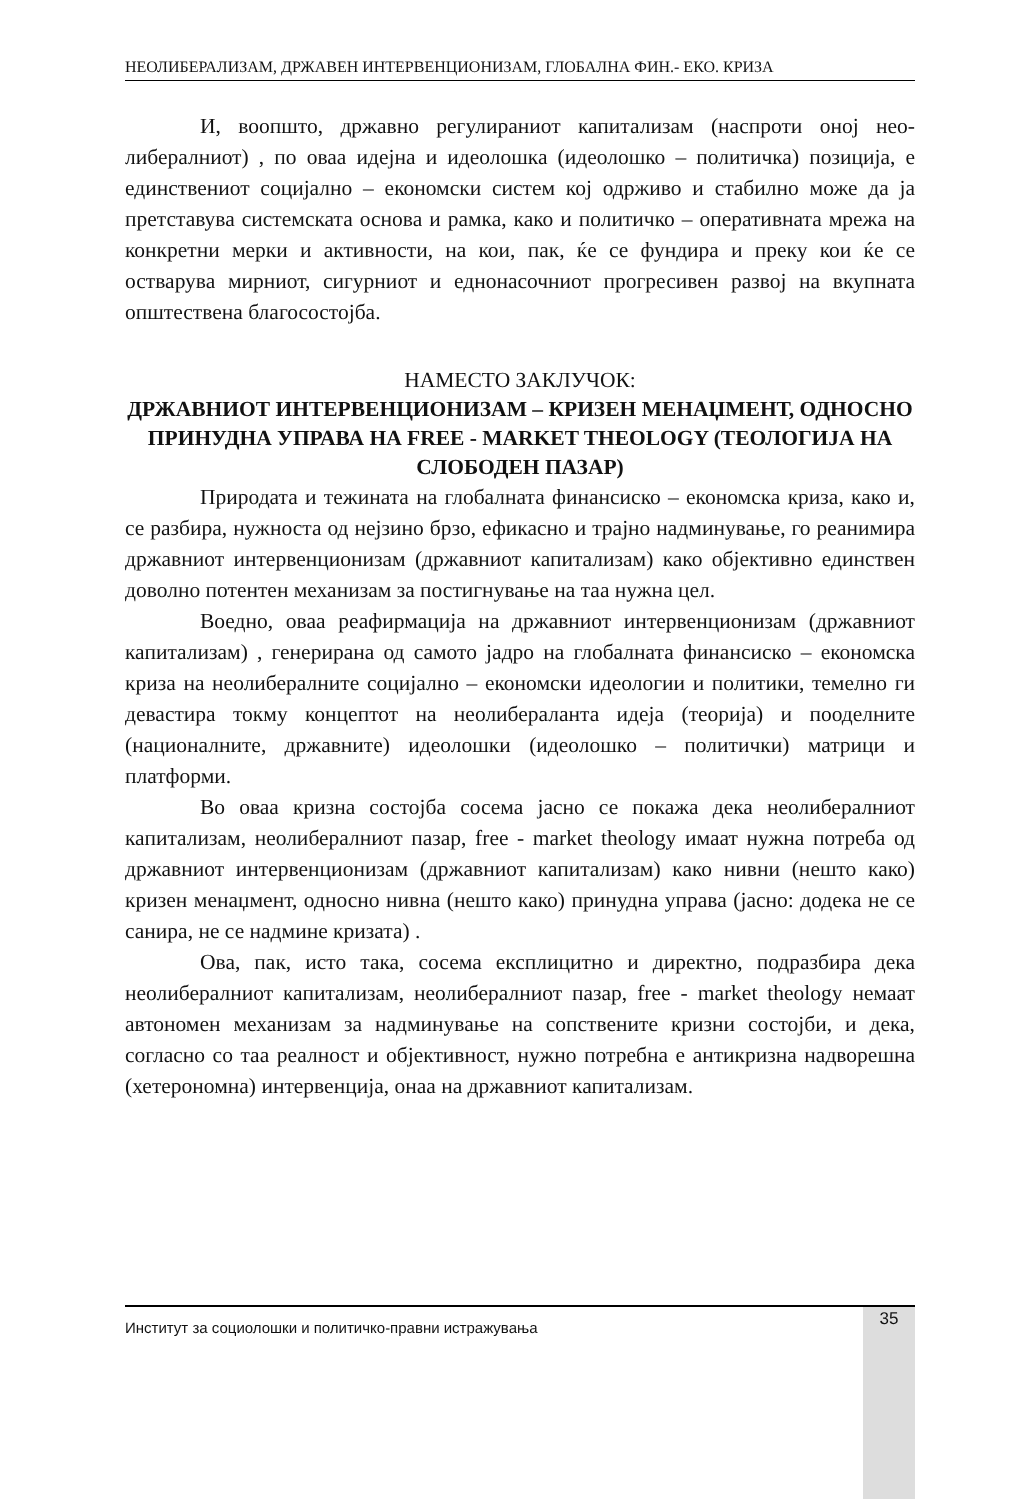НЕОЛИБЕРАЛИЗАМ, ДРЖАВЕН ИНТЕРВЕНЦИОНИЗАМ, ГЛОБАЛНА ФИН.- ЕКО. КРИЗА
И, воопшто, државно регулираниот капитализам (наспроти оној нео­либералниот) , по оваа идејна и идеолошка (идеолошко – политичка) позиција, е единствениот социјално – економски систем кој одрживо и стабилно може да ја претставува системската основа и рамка, како и политичко – оперативна­та мрежа на конкретни мерки и активности, на кои, пак, ќе се фундира и преку кои ќе се остварува мирниот, сигурниот и еднонасочниот прогресивен развој на вкупната општествена благосостојба.
НАМЕСТО ЗАКЛУЧОК:
ДРЖАВНИОТ ИНТЕРВЕНЦИОНИЗАМ – КРИЗЕН МЕНАЏМЕНТ, ОД­НОСНО ПРИНУДНА УПРАВА НА FREE - MARKET THEOLOGY (ТЕО­ЛОГИЈА НА СЛОБОДЕН ПАЗАР)
Природата и тежината на глобалната финансиско – економска криза, како и, се разбира, нужноста од нејзино брзо, ефикасно и трајно надминува­ње, го реанимира државниот интервенционизам (државниот капитализам) ка­ко објективно единствен доволно потентен механизам за постигнување на таа нужна цел.
Воедно, оваа реафирмација на државниот интервенционизам (држав­ниот капитализам) , генерирана од самото јадро на глобалната финансиско – економска криза на неолибералните социјално – економски идеологии и по­литики, темелно ги девастира токму концептот на неолибераланта идеја (те­орија) и пооделните (националните, државните) идеолошки (идеолошко – по­литички) матрици и платформи.
Во оваа кризна состојба сосема јасно се покажа дека неолиберални­от капитализам, неолибералниот пазар, free - market theology имаат нужна по­треба од државниот интервенционизам (државниот капитализам) како нивни (нешто како) кризен менаџмент, односно нивна (нешто како) принудна управа (јасно: додека не се санира, не се надмине кризата) .
Ова, пак, исто така, сосема експлицитно и директно, подразбира дека неолибералниот капитализам, неолибералниот пазар, free - market theology не­маат автономен механизам за надминување на сопствените кризни состојби, и дека, согласно со таа реалност и објективност, нужно потребна е антикризна надворешна (хетерономна) интервенција, онаа на државниот капитализам.
Институт за социолошки и политичко-правни истражувања 35